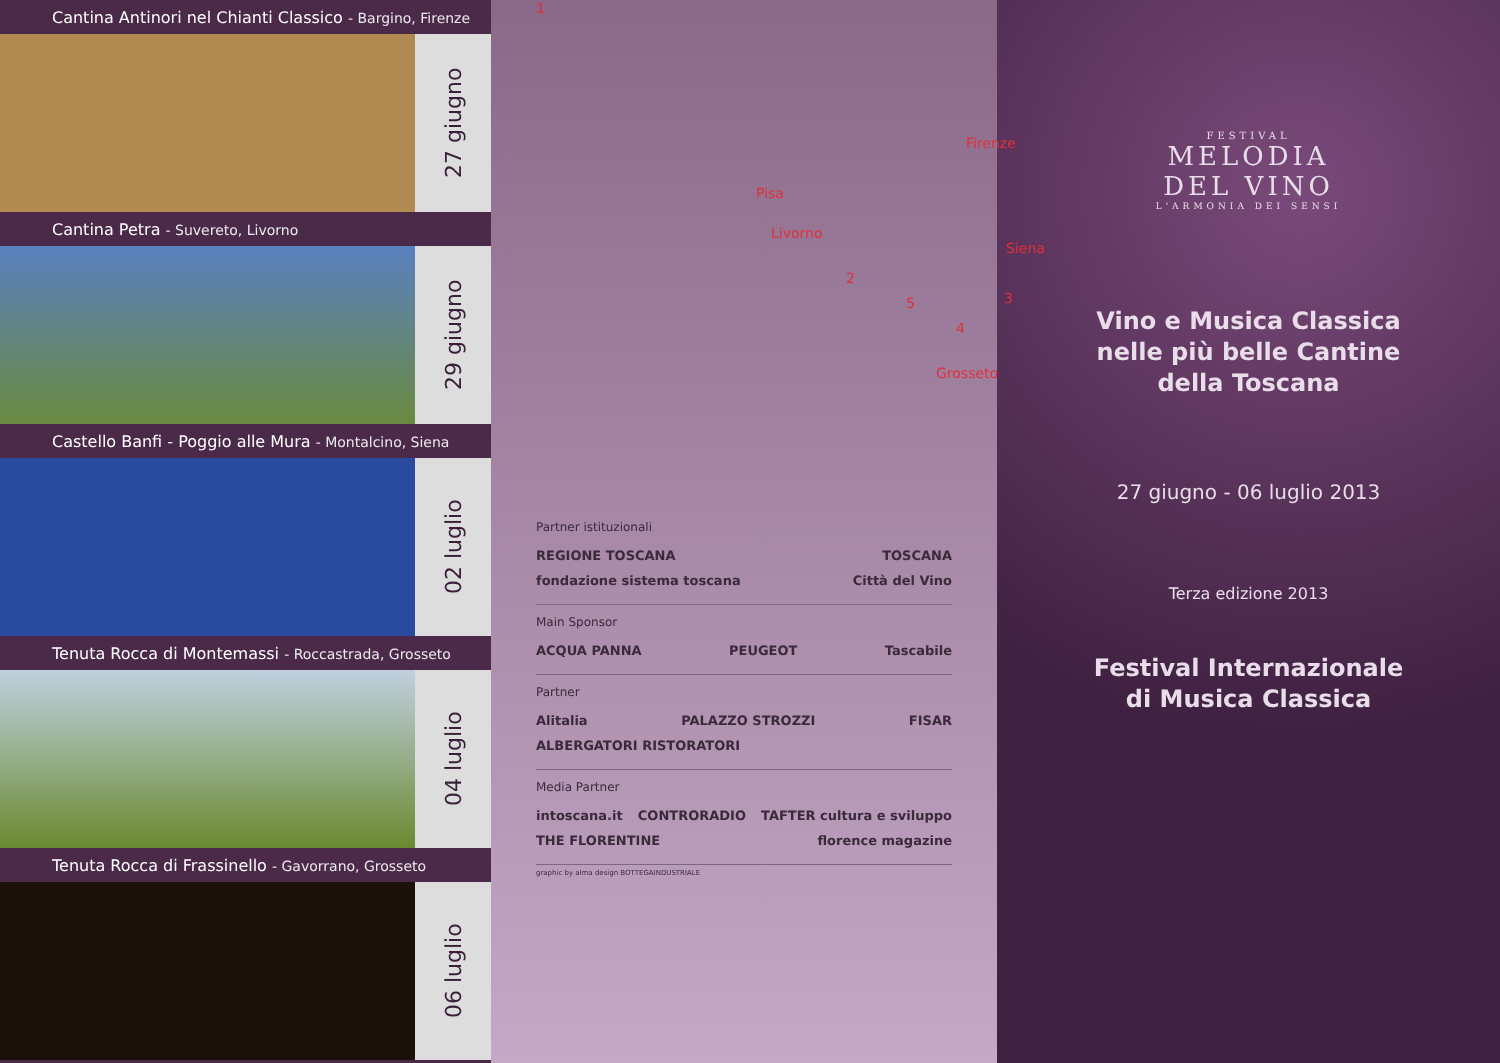Cantina Antinori nel Chianti Classico - Bargino, Firenze
27 giugno
Cantina Petra - Suvereto, Livorno
29 giugno
Castello Banfi - Poggio alle Mura - Montalcino, Siena
02 luglio
Tenuta Rocca di Montemassi - Roccastrada, Grosseto
04 luglio
Tenuta Rocca di Frassinello - Gavorrano, Grosseto
06 luglio
Firenze
1
Pisa
Livorno
Siena
Grosseto
2
3
4
5
Partner istituzionali
REGIONE TOSCANA TOSCANA fondazione sistema toscana Città del Vino
Main Sponsor
ACQUA PANNA PEUGEOT Tascabile
Partner
Alitalia PALAZZO STROZZI FISAR ALBERGATORI RISTORATORI
Media Partner
intoscana.it CONTRORADIO TAFTER cultura e sviluppo THE FLORENTINE florence magazine
graphic by alma design BOTTEGAINDUSTRIALE
FESTIVAL
MELODIA
DEL VINO
L'ARMONIA DEI SENSI
Vino e Musica Classica
nelle più belle Cantine
della Toscana
27 giugno - 06 luglio 2013
Terza edizione 2013
Festival Internazionale
di Musica Classica